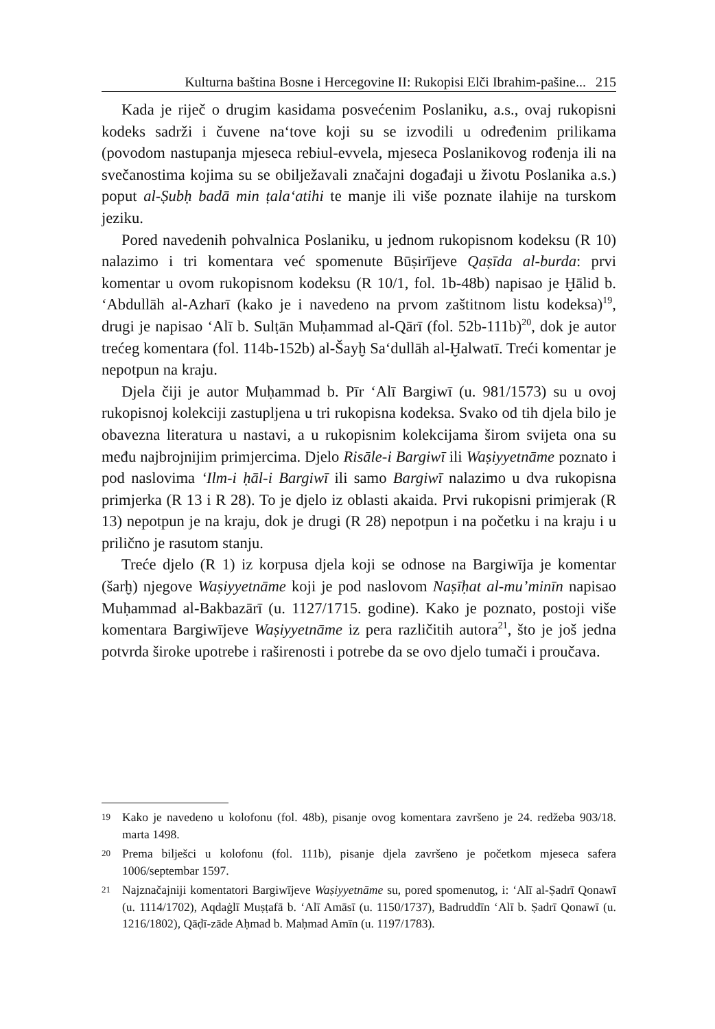Kulturna baština Bosne i Hercegovine II: Rukopisi Elči Ibrahim-pašine... 215
Kada je riječ o drugim kasidama posvećenim Poslaniku, a.s., ovaj rukopisni kodeks sadrži i čuvene na‘tove koji su se izvodili u određenim prilikama (povodom nastupanja mjeseca rebiul-evvela, mjeseca Poslanikovog rođenja ili na svečanostima kojima su se obilježavali značajni događaji u životu Poslanika a.s.) poput al-Ṣubḥ badā min ṭala‘atihi te manje ili više poznate ilahije na turskom jeziku.
Pored navedenih pohvalnica Poslaniku, u jednom rukopisnom kodeksu (R 10) nalazimo i tri komentara već spomenute Būṣirījeve Qaṣīda al-burda: prvi komentar u ovom rukopisnom kodeksu (R 10/1, fol. 1b-48b) napisao je Ḫālid b. ‘Abdullāh al-Azharī (kako je i navedeno na prvom zaštitnom listu kodeksa)<sup>19</sup>, drugi je napisao ‘Alī b. Sulṭān Muḥammad al-Qārī (fol. 52b-111b)<sup>20</sup>, dok je autor trećeg komentara (fol. 114b-152b) al-Šayḫ Sa‘dullāh al-Ḫalwatī. Treći komentar je nepotpun na kraju.
Djela čiji je autor Muḥammad b. Pīr ‘Alī Bargiwī (u. 981/1573) su u ovoj rukopisnoj kolekciji zastupljena u tri rukopisna kodeksa. Svako od tih djela bilo je obavezna literatura u nastavi, a u rukopisnim kolekcijama širom svijeta ona su među najbrojnijim primjercima. Djelo Risāle-i Bargiwī ili Waṣiyyetnāme poznato i pod naslovima ‘Ilm-i ḥāl-i Bargiwī ili samo Bargiwī nalazimo u dva rukopisna primjerka (R 13 i R 28). To je djelo iz oblasti akaida. Prvi rukopisni primjerak (R 13) nepotpun je na kraju, dok je drugi (R 28) nepotpun i na početku i na kraju i u prilično je rasutom stanju.
Treće djelo (R 1) iz korpusa djela koji se odnose na Bargiwīja je komentar (šarḫ) njegove Waṣiyyetnāme koji je pod naslovom Naṣīḥat al-mu’minīn napisao Muḥammad al-Bakbazārī (u. 1127/1715. godine). Kako je poznato, postoji više komentara Bargiwījeve Waṣiyyetnāme iz pera različitih autora<sup>21</sup>, što je još jedna potvrda široke upotrebe i raširenosti i potrebe da se ovo djelo tumači i proučava.
19 Kako je navedeno u kolofonu (fol. 48b), pisanje ovog komentara završeno je 24. redžeba 903/18. marta 1498.
20 Prema bilješci u kolofonu (fol. 111b), pisanje djela završeno je početkom mjeseca safera 1006/septembar 1597.
21 Najznačajniji komentatori Bargiwījeve Waṣiyyetnāme su, pored spomenutog, i: ‘Alī al-Ṣadrī Qonawī (u. 1114/1702), Aqdaġlī Muṣṭafā b. ‘Alī Amāsī (u. 1150/1737), Badruddīn ‘Alī b. Ṣadrī Qonawī (u. 1216/1802), Qāḍī-zāde Aḥmad b. Maḥmad Amīn (u. 1197/1783).